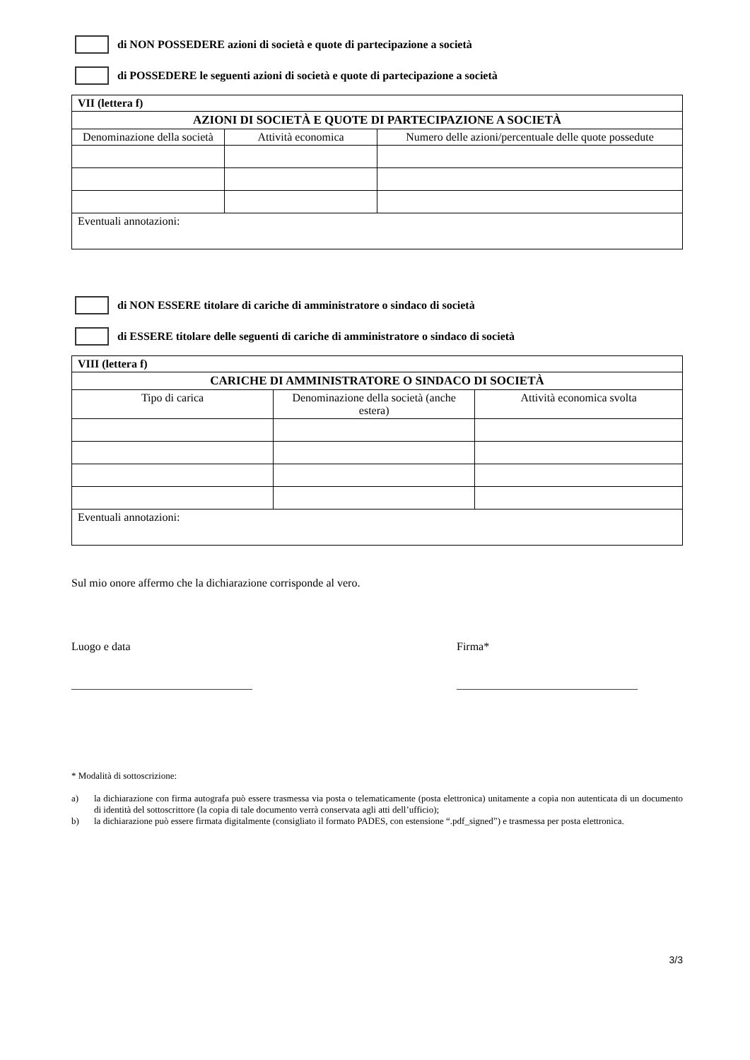di NON POSSEDERE azioni di società e quote di partecipazione a società
di POSSEDERE le seguenti azioni di società e quote di partecipazione a società
| VII (lettera f) | | |
| AZIONI DI SOCIETÀ E QUOTE DI PARTECIPAZIONE A SOCIETÀ | | |
| Denominazione della società | Attività economica | Numero delle azioni/percentuale delle quote possedute |
| Eventuali annotazioni: | | |
di NON ESSERE titolare di cariche di amministratore o sindaco di società
di ESSERE titolare delle seguenti di cariche di amministratore o sindaco di società
| VIII (lettera f) | | |
| CARICHE DI AMMINISTRATORE O SINDACO DI SOCIETÀ | | |
| Tipo di carica | Denominazione della società (anche estera) | Attività economica svolta |
| Eventuali annotazioni: | | |
Sul mio onore affermo che la dichiarazione corrisponde al vero.
Luogo e data
________________________________
Firma*
________________________________
* Modalità di sottoscrizione:
a) la dichiarazione con firma autografa può essere trasmessa via posta o telematicamente (posta elettronica) unitamente a copia non autenticata di un documento di identità del sottoscrittore (la copia di tale documento verrà conservata agli atti dell’ufficio);
b) la dichiarazione può essere firmata digitalmente (consigliato il formato PADES, con estensione “.pdf_signed”) e trasmessa per posta elettronica.
3/3